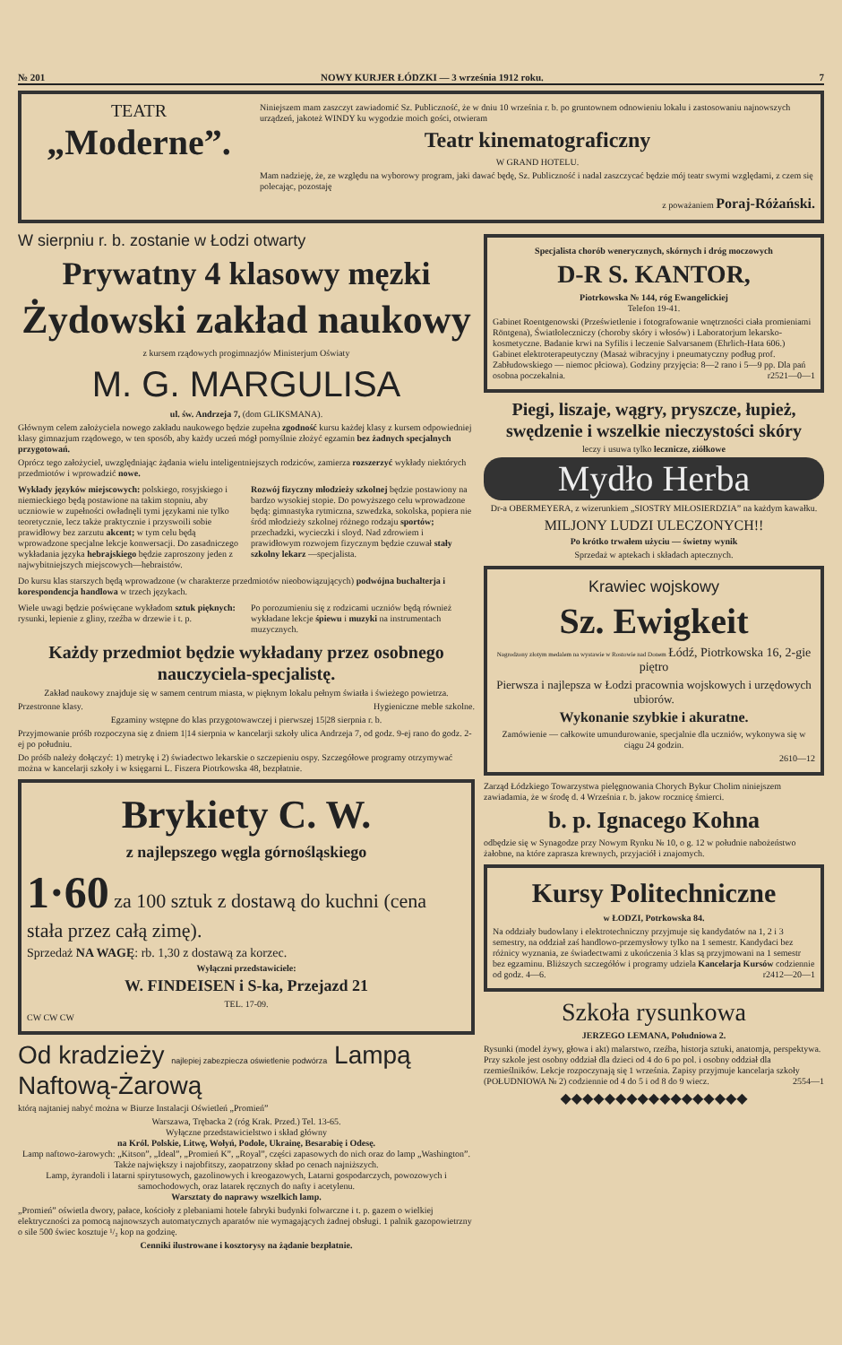№ 201 NOWY KURJER ŁÓDZKI — 3 września 1912 roku. 7
TEATR
„Moderne”.
Niniejszem mam zaszczyt zawiadomić Sz. Publiczność, że w dniu 10 września r. b. po gruntownem odnowieniu lokalu i zastosowaniu najnowszych urządzeń, jakoteż WINDY ku wygodzie moich gości, otwieram
Teatr kinematograficzny
W GRAND HOTELU.
Mam nadzieję, że, ze względu na wyborowy program, jaki dawać będę, Sz. Publiczność i nadal zaszczycać będzie mój teatr swymi względami, z czem się polecając, pozostaję
z poważaniem Poraj-Różański.
W sierpniu r. b. zostanie w Łodzi otwarty
Prywatny 4 klasowy męzki
Żydowski zakład naukowy
z kursem rządowych progimnazjów Ministerjum Oświaty
M. G. MARGULISA
ul. św. Andrzeja 7, (dom GLIKSMANA).
Głównym celem założyciela nowego zakładu naukowego będzie zupełna zgodność kursu każdej klasy z kursem odpowiedniej klasy gimnazjum rządowego, w ten sposób, aby każdy uczeń mógł pomyślnie złożyć egzamin bez żadnych specjalnych przygotowań.
Oprócz tego założyciel, uwzględniając żądania wielu inteligentniejszych rodziców, zamierza rozszerzyć wykłady niektórych przedmiotów i wprowadzić nowe.
Wykłady języków miejscowych: polskiego, rosyjskiego i niemieckiego będą postawione na takim stopniu, aby uczniowie w zupełności owładnęli tymi językami nie tylko teoretycznie, lecz także praktycznie i przyswoili sobie prawidłowy bez zarzutu akcent; w tym celu będą wprowadzone specjalne lekcje konwersacji. Do zasadniczego wykładania języka hebrajskiego będzie zaproszony jeden z najwybitniejszych miejscowych—hebraistów.
Rozwój fizyczny młodzieży szkolnej będzie postawiony na bardzo wysokiej stopie. Do powyższego celu wprowadzone będą: gimnastyka rytmiczna, szwedzka, sokolska, popiera nie śród młodzieży szkolnej różnego rodzaju sportów; przechadzki, wycieczki i sloyd. Nad zdrowiem i prawidłowym rozwojem fizycznym będzie czuwał stały szkolny lekarz —specjalista.
Do kursu klas starszych będą wprowadzone (w charakterze przedmiotów nieobowiązujących) podwójna buchalterja i korespondencja handlowa w trzech językach.
Wiele uwagi będzie poświęcane wykładom sztuk pięknych: rysunki, lepienie z gliny, rzeźba w drzewie i t. p.
Po porozumieniu się z rodzicami uczniów będą również wykładane lekcje śpiewu i muzyki na instrumentach muzycznych.
Każdy przedmiot będzie wykładany przez osobnego nauczyciela-specjalistę.
Zakład naukowy znajduje się w samem centrum miasta, w pięknym lokalu pełnym światła i świeżego powietrza.
Przestronne klasy. Hygieniczne meble szkolne.
Egzaminy wstępne do klas przygotowawczej i pierwszej 15|28 sierpnia r. b.
Przyjmowanie próśb rozpoczyna się z dniem 1|14 sierpnia w kancelarji szkoły ulica Andrzeja 7, od godz. 9-ej rano do godz. 2-ej po południu.
Do próśb należy dołączyć: 1) metrykę i 2) świadectwo lekarskie o szczepieniu ospy. Szczegółowe programy otrzymywać można w kancelarji szkoły i w księgarni L. Fiszera Piotrkowska 48, bezpłatnie.
Brykiety C. W.
z najlepszego węgla górnośląskiego
1·60 za 100 sztuk z dostawą do kuchni (cena stała przez całą zimę).
Sprzedaż NA WAGĘ: rb. 1,30 z dostawą za korzec.
Wyłączni przedstawiciele:
W. FINDEISEN i S-ka, Przejazd 21
TEL. 17-09.
CW CW CW
Od kradzieży najlepiej zabezpiecza oświetlenie podwórza Lampą Naftową-Żarową
którą najtaniej nabyć można w Biurze Instalacji Oświetleń „Promień”
Warszawa, Trębacka 2 (róg Krak. Przed.) Tel. 13-65.
Wyłączne przedstawicielstwo i skład główny
na Król. Polskie, Litwę, Wołyń, Podole, Ukrainę, Besarabię i Odesę.
Lamp naftowo-żarowych: „Kitson”, „Ideal”, „Promień K”, „Royal”, części zapasowych do nich oraz do lamp „Washington”.
Także największy i najobfitszy, zaopatrzony skład po cenach najniższych.
Lamp, żyrandoli i latarni spirytusowych, gazolinowych i kreogazowych, Latarni gospodarczych, powozowych i samochodowych, oraz latarek ręcznych do nafty i acetylenu.
Warsztaty do naprawy wszelkich lamp.
„Promień” oświetla dwory, pałace, kościoły z plebaniami hotele fabryki budynki folwarczne i t. p. gazem o wielkiej elektryczności za pomocą najnowszych automatycznych aparatów nie wymagających żadnej obsługi. 1 palnik gazopowietrzny o sile 500 świec kosztuje ¹/₂ kop na godzinę.
Cenniki ilustrowane i kosztorysy na żądanie bezpłatnie.
Specjalista chorób wenerycznych, skórnych i dróg moczowych
D-R S. KANTOR,
Piotrkowska № 144, róg Ewangelickiej
Telefon 19-41.
Gabinet Roentgenowski (Prześwietlenie i fotografowanie wnętrzności ciała promieniami Röntgena), Światłoleczniczy (choroby skóry i włosów) i Laboratorjum lekarsko-kosmetyczne. Badanie krwi na Syfilis i leczenie Salvarsanem (Ehrlich-Hata 606.) Gabinet elektroterapeutyczny (Masaż wibracyjny i pneumatyczny podług prof. Zabłudowskiego — niemoc płciowa). Godziny przyjęcia: 8—2 rano i 5—9 pp. Dla pań osobna poczekalnia. r2521—0—1
Piegi, liszaje, wągry, pryszcze, łupież, swędzenie i wszelkie nieczystości skóry
leczy i usuwa tylko lecznicze, ziółkowe
Mydło Herba
Dr-a OBERMEYERA, z wizerunkiem „SIOSTRY MIŁOSIERDZIA” na każdym kawałku.
MILJONY LUDZI ULECZONYCH!!
Po krótko trwałem użyciu — świetny wynik
Sprzedaż w aptekach i składach aptecznych.
Krawiec wojskowy
Sz. Ewigkeit
Nagrodzony złotym medalem na wystawie w Rostowie nad Donem Łódź, Piotrkowska 16, 2-gie piętro
Pierwsza i najlepsza w Łodzi pracownia wojskowych i urzędowych ubiorów.
Wykonanie szybkie i akuratne.
Zamówienie — całkowite umundurowanie, specjalnie dla uczniów, wykonywa się w ciągu 24 godzin.
2610—12
Zarząd Łódzkiego Towarzystwa pielęgnowania Chorych Bykur Cholim niniejszem zawiadamia, że w środę d. 4 Września r. b. jakow rocznicę śmierci.
b. p. Ignacego Kohna
odbędzie się w Synagodze przy Nowym Rynku № 10, o g. 12 w południe nabożeństwo żałobne, na które zaprasza krewnych, przyjaciół i znajomych.
Kursy Politechniczne
w ŁODZI, Potrkowska 84.
Na oddziały budowlany i elektrotechniczny przyjmuje się kandydatów na 1, 2 i 3 semestry, na oddział zaś handlowo-przemysłowy tylko na 1 semestr. Kandydaci bez różnicy wyznania, ze świadectwami z ukończenia 3 klas są przyjmowani na 1 semestr bez egzaminu. Bliższych szczegółów i programy udziela Kancelarja Kursów codziennie od godz. 4—6. r2412—20—1
Szkoła rysunkowa
JERZEGO LEMANA, Południowa 2.
Rysunki (model żywy, głowa i akt) malarstwo, rzeźba, historja sztuki, anatomja, perspektywa. Przy szkole jest osobny oddział dla dzieci od 4 do 6 po pol. i osobny oddział dla rzemieślników. Lekcje rozpoczynają się 1 września. Zapisy przyjmuje kancelarja szkoły (POŁUDNIOWA № 2) codziennie od 4 do 5 i od 8 do 9 wiecz. 2554—1
◆◆◆◆◆◆◆◆◆◆◆◆◆◆◆◆◆